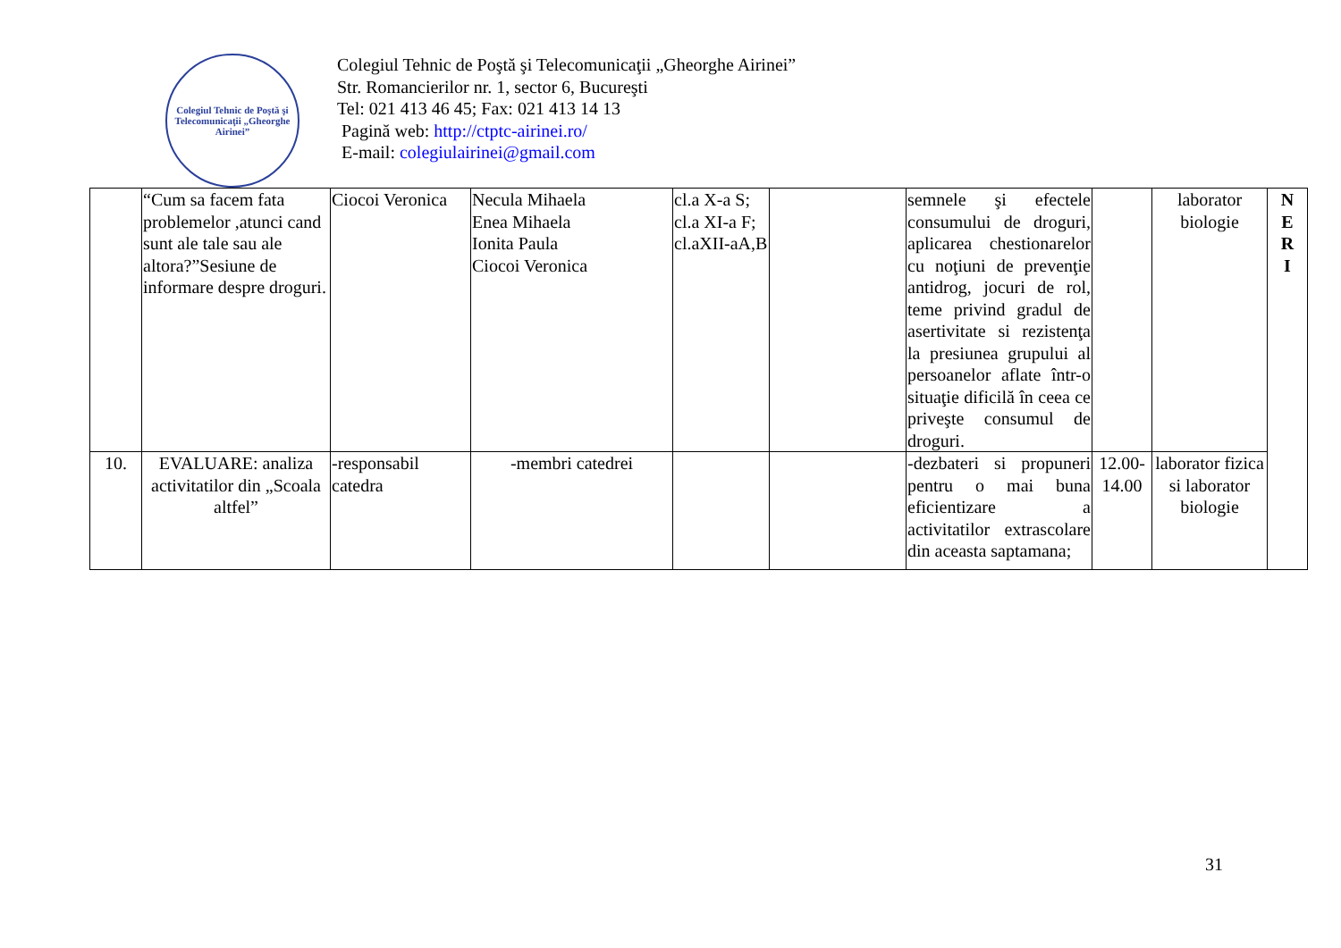Colegiul Tehnic de Poştă şi Telecomunicaţii „Gheorghe Airinei”
Colegiul Tehnic de Poştă şi Telecomunicaţii „Gheorghe Airinei”
Str. Romancierilor nr. 1, sector 6, Bucureşti
Tel: 021 413 46 45; Fax: 021 413 14 13
Pagină web: http://ctptc-airinei.ro/
E-mail: colegiulairinei@gmail.com
| | “Cum sa facem fata problemelor ,atunci cand sunt ale tale sau ale altora?”Sesiune de informare despre droguri. | Ciocoi Veronica | Necula Mihaela Enea Mihaela Ionita Paula Ciocoi Veronica | cl.a X-a S; cl.a XI-a F; cl.aXII-aA,B | | semnele şi efectele consumului de droguri, aplicarea chestionarelor cu noţiuni de prevenţie antidrog, jocuri de rol, teme privind gradul de asertivitate si rezistenţa la presiunea grupului al persoanelor aflate într-o situaţie dificilă în ceea ce priveşte consumul de droguri. | | laborator biologie | N E R I |
| 10. | EVALUARE: analiza activitatilor din „Scoala altfel” | -responsabil catedra | -membri catedrei | | | -dezbateri si propuneri pentru o mai buna eficientizare a activitatilor extrascolare din aceasta saptamana; | 12.00-14.00 | laborator fizica si laborator biologie | |
31